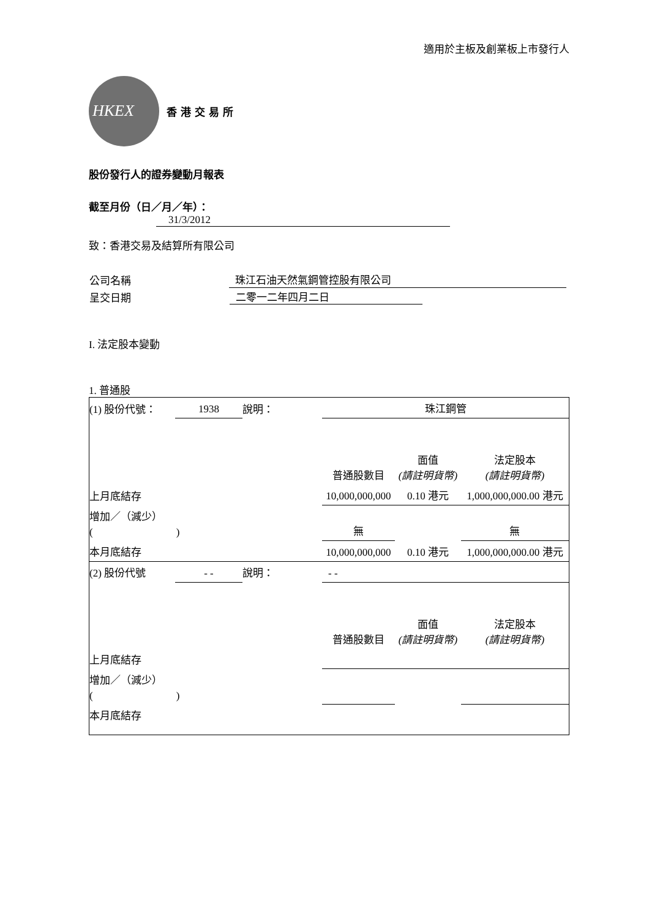適用於主板及創業板上市發行人
HKEX
香港交易所
股份發行人的證券變動月報表
截至月份（日／月／年）： 31/3/2012
致：香港交易及結算所有限公司
| 公司名稱 | 珠江石油天然氣鋼管控股有限公司 |
| 呈交日期 | 二零一二年四月二日 |
I. 法定股本變動
1. 普通股
| (1) 股份代號： | 1938 | 說明： | 珠江鋼管 | | |
| | | | 普通股數目 | 面值 (請註明貨幣) | 法定股本 (請註明貨幣) |
| 上月底結存 | | | 10,000,000,000 | 0.10 港元 | 1,000,000,000.00 港元 |
| 增加／（減少） ( ) | | | 無 | | 無 |
| 本月底結存 | | | 10,000,000,000 | 0.10 港元 | 1,000,000,000.00 港元 |
| (2) 股份代號 | - - | 說明： | - - | | |
| | | | 普通股數目 | 面值 (請註明貨幣) | 法定股本 (請註明貨幣) |
| 上月底結存 | | | | | |
| 增加／（減少） ( ) | | | | | |
| 本月底結存 | | | | | |